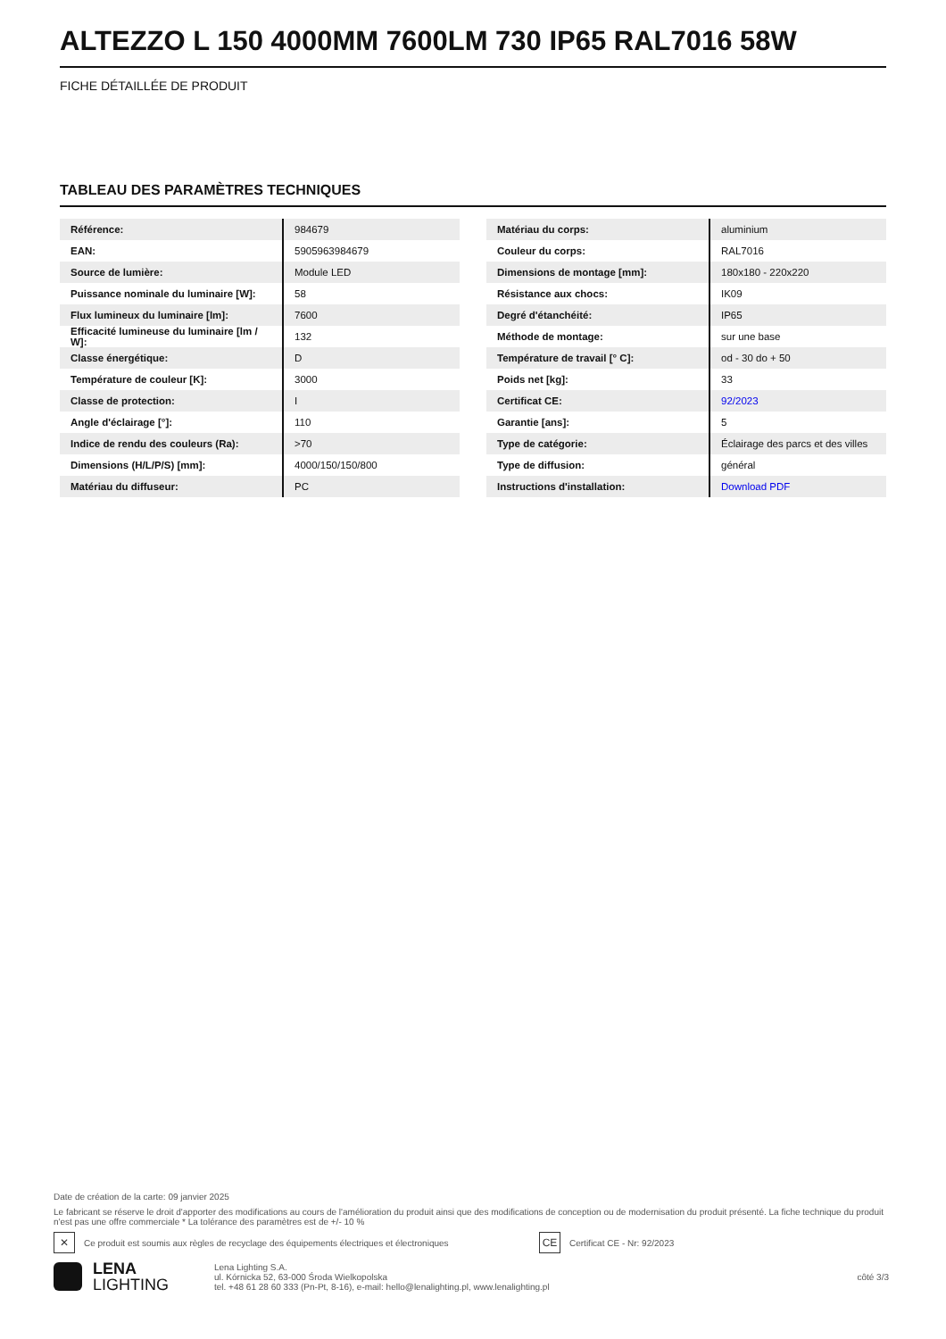ALTEZZO L 150 4000MM 7600LM 730 IP65 RAL7016 58W
FICHE DÉTAILLÉE DE PRODUIT
TABLEAU DES PARAMÈTRES TECHNIQUES
| Référence: | 984679 |
| EAN: | 5905963984679 |
| Source de lumière: | Module LED |
| Puissance nominale du luminaire [W]: | 58 |
| Flux lumineux du luminaire [lm]: | 7600 |
| Efficacité lumineuse du luminaire [lm / W]: | 132 |
| Classe énergétique: | D |
| Température de couleur [K]: | 3000 |
| Classe de protection: | I |
| Angle d'éclairage [°]: | 110 |
| Indice de rendu des couleurs (Ra): | >70 |
| Dimensions (H/L/P/S) [mm]: | 4000/150/150/800 |
| Matériau du diffuseur: | PC |
| Matériau du corps: | aluminium |
| Couleur du corps: | RAL7016 |
| Dimensions de montage [mm]: | 180x180 - 220x220 |
| Résistance aux chocs: | IK09 |
| Degré d'étanchéité: | IP65 |
| Méthode de montage: | sur une base |
| Température de travail [° C]: | od - 30 do + 50 |
| Poids net [kg]: | 33 |
| Certificat CE: | 92/2023 |
| Garantie [ans]: | 5 |
| Type de catégorie: | Éclairage des parcs et des villes |
| Type de diffusion: | général |
| Instructions d'installation: | Download PDF |
Date de création de la carte: 09 janvier 2025
Le fabricant se réserve le droit d'apporter des modifications au cours de l'amélioration du produit ainsi que des modifications de conception ou de modernisation du produit présenté. La fiche technique du produit n'est pas une offre commerciale * La tolérance des paramètres est de +/- 10 %
✕ Ce produit est soumis aux règles de recyclage des équipements électriques et électroniques CE Certificat CE - Nr: 92/2023
LENA
LIGHTING
Lena Lighting S.A.
ul. Kórnicka 52, 63-000 Środa Wielkopolska
tel. +48 61 28 60 333 (Pn-Pt, 8-16), e-mail: hello@lenalighting.pl, www.lenalighting.pl
côté 3/3